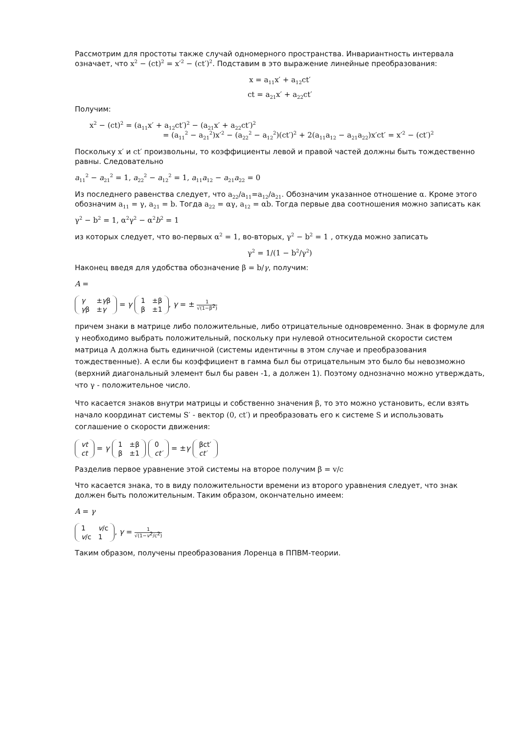Рассмотрим для простоты также случай одномерного пространства. Инвариантность интервала означает, что x<sup>2</sup> − (ct)<sup>2</sup> = x′<sup>2</sup> − (ct′)<sup>2</sup>. Подставим в это выражение линейные преобразования:
x = a<sub>11</sub>x′ + a<sub>12</sub>ct′
ct = a<sub>21</sub>x′ + a<sub>22</sub>ct′
Получим:
x<sup>2</sup> − (ct)<sup>2</sup> = (a<sub>11</sub>x′ + a<sub>12</sub>ct′)<sup>2</sup> − (a<sub>21</sub>x′ + a<sub>22</sub>ct′)<sup>2</sup>
= (a<sub>11</sub><sup>2</sup> − a<sub>21</sub><sup>2</sup>)x′<sup>2</sup> − (a<sub>22</sub><sup>2</sup> − a<sub>12</sub><sup>2</sup>)(ct′)<sup>2</sup> + 2(a<sub>11</sub>a<sub>12</sub> − a<sub>21</sub>a<sub>22</sub>)x′ct′ = x′<sup>2</sup> − (ct′)<sup>2</sup>
Поскольку x′ и ct′ произвольны, то коэффициенты левой и правой частей должны быть тождественно равны. Следовательно
a<sub>11</sub><sup>2</sup> − a<sub>21</sub><sup>2</sup> = 1, a<sub>22</sub><sup>2</sup> − a<sub>12</sub><sup>2</sup> = 1, a<sub>11</sub>a<sub>12</sub> − a<sub>21</sub>a<sub>22</sub> = 0
Из последнего равенства следует, что a<sub>22</sub>/a<sub>11</sub>=a<sub>12</sub>/a<sub>21</sub>. Обозначим указанное отношение α. Кроме этого обозначим a<sub>11</sub> = γ, a<sub>21</sub> = b. Тогда a<sub>22</sub> = αγ, a<sub>12</sub> = αb. Тогда первые два соотношения можно записать как
γ<sup>2</sup> − b<sup>2</sup> = 1, α<sup>2</sup>γ<sup>2</sup> − α<sup>2</sup>b<sup>2</sup> = 1
из которых следует, что во-первых α<sup>2</sup> = 1, во-вторых, γ<sup>2</sup> − b<sup>2</sup> = 1 , откуда можно записать
γ<sup>2</sup> = 1/(1 − b<sup>2</sup>/γ<sup>2</sup>)
Наконец введя для удобства обозначение β = b/γ, получим:
A =
| γ | ± γ β |
| γ β | ± γ |
= γ
| 1 | ±β |
| β | ±1 |
, γ = ± 1 √(1−β<sup>2</sup>)
причем знаки в матрице либо положительные, либо отрицательные одновременно. Знак в формуле для γ необходимо выбрать положительный, поскольку при нулевой относительной скорости систем матрица A должна быть единичной (системы идентичны в этом случае и преобразования тождественные). А если бы коэффициент в гамма был бы отрицательным это было бы невозможно (верхний диагональный элемент был бы равен -1, а должен 1). Поэтому однозначно можно утверждать, что γ - положительное число.
Что касается знаков внутри матрицы и собственно значения β, то это можно установить, если взять начало координат системы S′ - вектор (0, ct′) и преобразовать его к системе S и использовать соглашение о скорости движения:
| vt |
| ct |
= γ
| 1 | ±β |
| β | ±1 |
| 0 |
| ct′ |
= ±γ
| βct′ |
| ct′ |
Разделив первое уравнение этой системы на второе получим β = v/c
Что касается знака, то в виду положительности времени из второго уравнения следует, что знак должен быть положительным. Таким образом, окончательно имеем:
A = γ
| 1 | v /c |
| v /c | 1 |
, γ = 1 √(1−v<sup>2</sup>/c<sup>2</sup>)
Таким образом, получены преобразования Лоренца в ППВМ-теории.